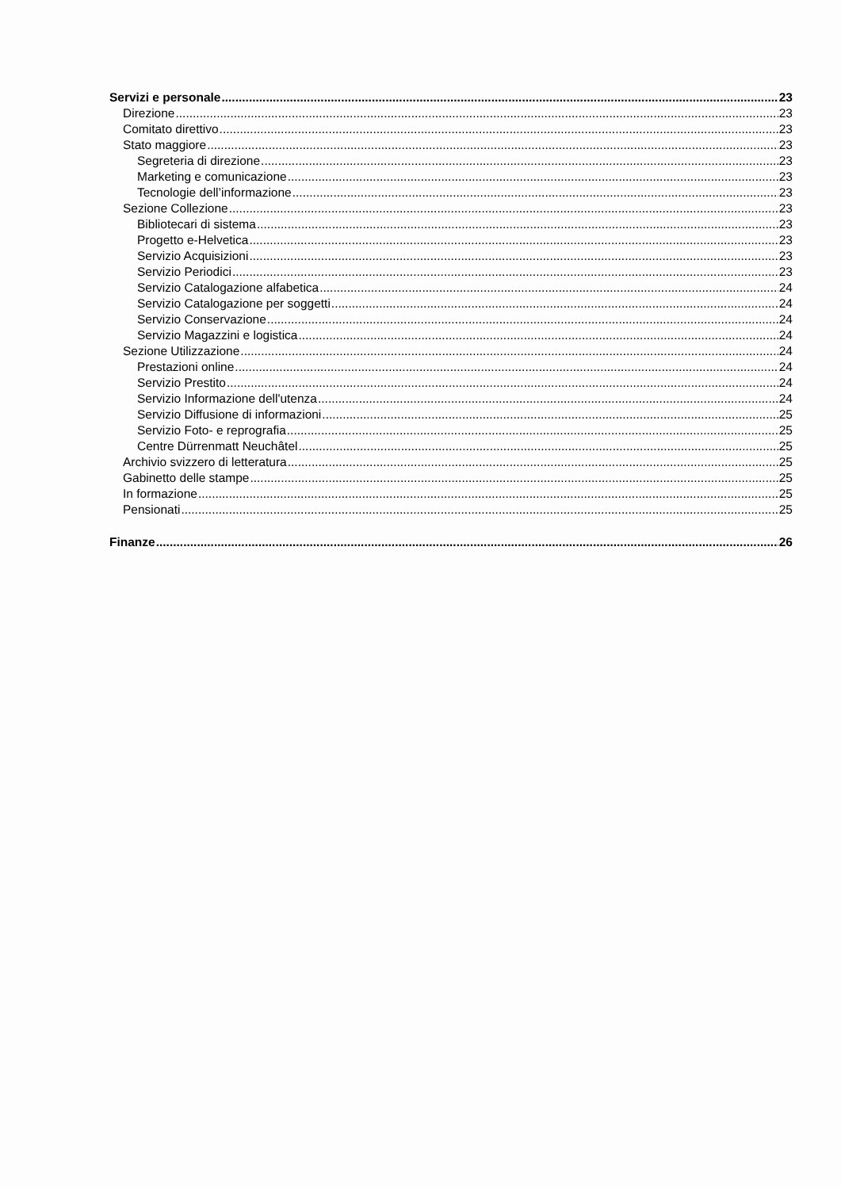Servizi e personale 23
Direzione 23
Comitato direttivo 23
Stato maggiore 23
Segreteria di direzione 23
Marketing e comunicazione 23
Tecnologie dell’informazione 23
Sezione Collezione 23
Bibliotecari di sistema 23
Progetto e-Helvetica 23
Servizio Acquisizioni 23
Servizio Periodici 23
Servizio Catalogazione alfabetica 24
Servizio Catalogazione per soggetti 24
Servizio Conservazione 24
Servizio Magazzini e logistica 24
Sezione Utilizzazione 24
Prestazioni online 24
Servizio Prestito 24
Servizio Informazione dell'utenza 24
Servizio Diffusione di informazioni 25
Servizio Foto- e reprografia 25
Centre Dürrenmatt Neuchâtel 25
Archivio svizzero di letteratura 25
Gabinetto delle stampe 25
In formazione 25
Pensionati 25
Finanze 26